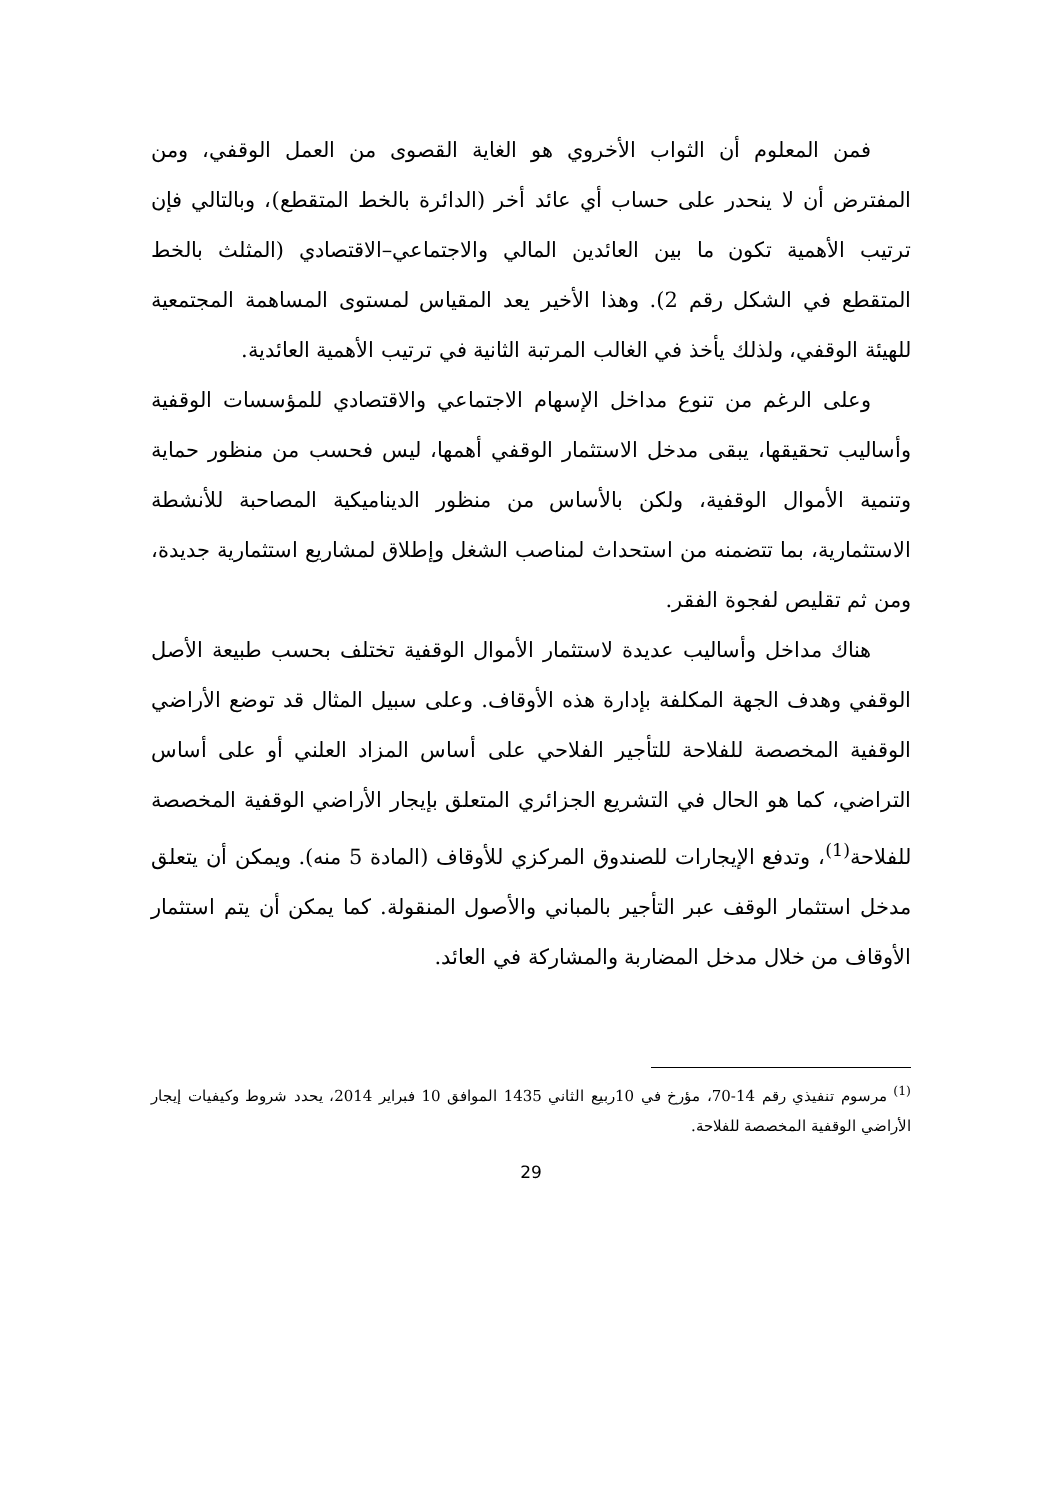فمن المعلوم أن الثواب الأخروي هو الغاية القصوى من العمل الوقفي، ومن المفترض أن لا ينحدر على حساب أي عائد أخر (الدائرة بالخط المتقطع)، وبالتالي فإن ترتيب الأهمية تكون ما بين العائدين المالي والاجتماعي–الاقتصادي (المثلث بالخط المتقطع في الشكل رقم 2). وهذا الأخير يعد المقياس لمستوى المساهمة المجتمعية للهيئة الوقفي، ولذلك يأخذ في الغالب المرتبة الثانية في ترتيب الأهمية العائدية.
وعلى الرغم من تنوع مداخل الإسهام الاجتماعي والاقتصادي للمؤسسات الوقفية وأساليب تحقيقها، يبقى مدخل الاستثمار الوقفي أهمها، ليس فحسب من منظور حماية وتنمية الأموال الوقفية، ولكن بالأساس من منظور الديناميكية المصاحبة للأنشطة الاستثمارية، بما تتضمنه من استحداث لمناصب الشغل وإطلاق لمشاريع استثمارية جديدة، ومن ثم تقليص لفجوة الفقر.
هناك مداخل وأساليب عديدة لاستثمار الأموال الوقفية تختلف بحسب طبيعة الأصل الوقفي وهدف الجهة المكلفة بإدارة هذه الأوقاف. وعلى سبيل المثال قد توضع الأراضي الوقفية المخصصة للفلاحة للتأجير الفلاحي على أساس المزاد العلني أو على أساس التراضي، كما هو الحال في التشريع الجزائري المتعلق بإيجار الأراضي الوقفية المخصصة للفلاحة<sup>(1)</sup>، وتدفع الإيجارات للصندوق المركزي للأوقاف (المادة 5 منه). ويمكن أن يتعلق مدخل استثمار الوقف عبر التأجير بالمباني والأصول المنقولة. كما يمكن أن يتم استثمار الأوقاف من خلال مدخل المضاربة والمشاركة في العائد.
<sup>(1)</sup> مرسوم تنفيذي رقم 14-70، مؤرخ في 10ربيع الثاني 1435 الموافق 10 فبراير 2014، يحدد شروط وكيفيات إيجار الأراضي الوقفية المخصصة للفلاحة.
29